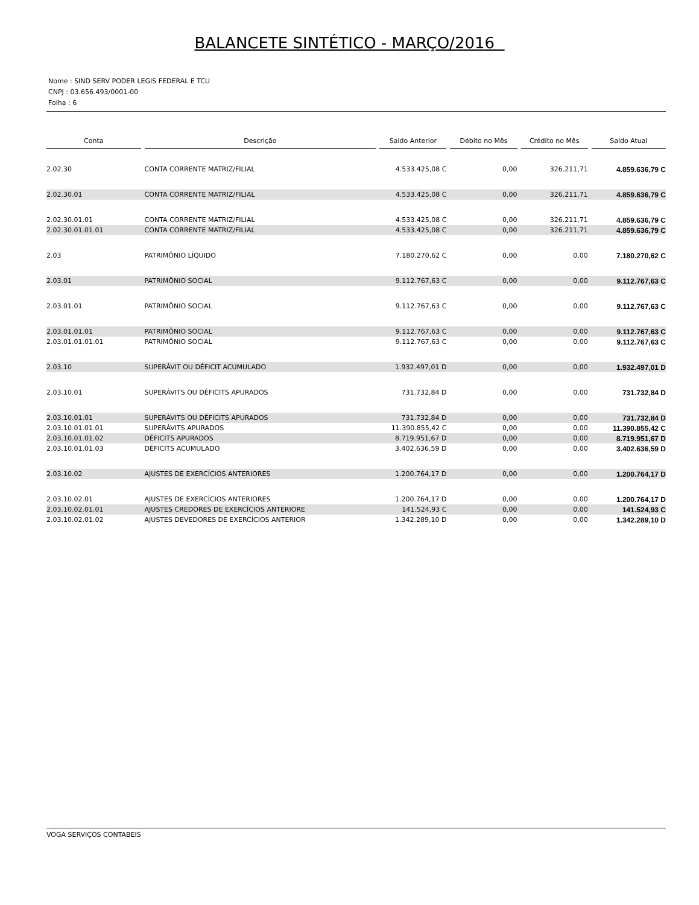BALANCETE SINTÉTICO - MARÇO/2016
Nome : SIND SERV PODER LEGIS FEDERAL E TCU
CNPJ : 03.656.493/0001-00
Folha : 6
| Conta | | Descrição | | Saldo Anterior | | Débito no Mês | | Crédito no Mês | | Saldo Atual |
| --- | --- | --- | --- | --- | --- | --- | --- | --- | --- | --- |
| 2.02.30 | | CONTA CORRENTE MATRIZ/FILIAL | | 4.533.425,08 C | | 0,00 | | 326.211,71 | | 4.859.636,79 C |
| 2.02.30.01 | | CONTA CORRENTE MATRIZ/FILIAL | | 4.533.425,08 C | | 0,00 | | 326.211,71 | | 4.859.636,79 C |
| 2.02.30.01.01 | | CONTA CORRENTE MATRIZ/FILIAL | | 4.533.425,08 C | | 0,00 | | 326.211,71 | | 4.859.636,79 C |
| 2.02.30.01.01.01 | | CONTA CORRENTE MATRIZ/FILIAL | | 4.533.425,08 C | | 0,00 | | 326.211,71 | | 4.859.636,79 C |
| 2.03 | | PATRIMÔNIO LÍQUIDO | | 7.180.270,62 C | | 0,00 | | 0,00 | | 7.180.270,62 C |
| 2.03.01 | | PATRIMÔNIO SOCIAL | | 9.112.767,63 C | | 0,00 | | 0,00 | | 9.112.767,63 C |
| 2.03.01.01 | | PATRIMÔNIO SOCIAL | | 9.112.767,63 C | | 0,00 | | 0,00 | | 9.112.767,63 C |
| 2.03.01.01.01 | | PATRIMÔNIO SOCIAL | | 9.112.767,63 C | | 0,00 | | 0,00 | | 9.112.767,63 C |
| 2.03.01.01.01.01 | | PATRIMÔNIO SOCIAL | | 9.112.767,63 C | | 0,00 | | 0,00 | | 9.112.767,63 C |
| 2.03.10 | | SUPERÁVIT OU DÉFICIT ACUMULADO | | 1.932.497,01 D | | 0,00 | | 0,00 | | 1.932.497,01 D |
| 2.03.10.01 | | SUPERÁVITS OU DÉFICITS APURADOS | | 731.732,84 D | | 0,00 | | 0,00 | | 731.732,84 D |
| 2.03.10.01.01 | | SUPERÁVITS OU DÉFICITS APURADOS | | 731.732,84 D | | 0,00 | | 0,00 | | 731.732,84 D |
| 2.03.10.01.01.01 | | SUPERÁVITS APURADOS | | 11.390.855,42 C | | 0,00 | | 0,00 | | 11.390.855,42 C |
| 2.03.10.01.01.02 | | DÉFICITS APURADOS | | 8.719.951,67 D | | 0,00 | | 0,00 | | 8.719.951,67 D |
| 2.03.10.01.01.03 | | DÉFICITS ACUMULADO | | 3.402.636,59 D | | 0,00 | | 0,00 | | 3.402.636,59 D |
| 2.03.10.02 | | AJUSTES DE EXERCÍCIOS ANTERIORES | | 1.200.764,17 D | | 0,00 | | 0,00 | | 1.200.764,17 D |
| 2.03.10.02.01 | | AJUSTES DE EXERCÍCIOS ANTERIORES | | 1.200.764,17 D | | 0,00 | | 0,00 | | 1.200.764,17 D |
| 2.03.10.02.01.01 | | AJUSTES CREDORES DE EXERCÍCIOS ANTERIORE | | 141.524,93 C | | 0,00 | | 0,00 | | 141.524,93 C |
| 2.03.10.02.01.02 | | AJUSTES DEVEDORES DE EXERCÍCIOS ANTERIOR | | 1.342.289,10 D | | 0,00 | | 0,00 | | 1.342.289,10 D |
VOGA SERVIÇOS CONTABEIS